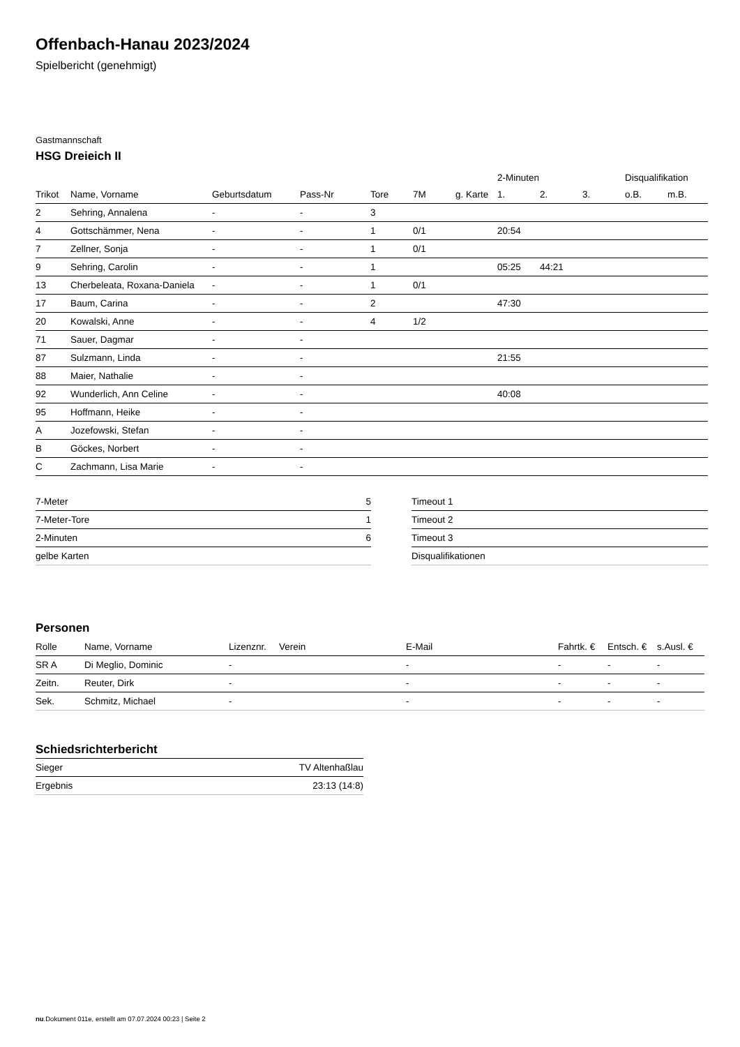Offenbach-Hanau 2023/2024
Spielbericht (genehmigt)
Gastmannschaft
HSG Dreieich II
| | | | | | | | 2-Minuten | | | Disqualifikation | |
| --- | --- | --- | --- | --- | --- | --- | --- | --- | --- | --- | --- |
| Trikot | Name, Vorname | Geburtsdatum | Pass-Nr | Tore | 7M | g. Karte | 1. | 2. | 3. | o.B. | m.B. |
| 2 | Sehring, Annalena | - | - | 3 | | | | | | | |
| 4 | Gottschämmer, Nena | - | - | 1 | 0/1 | | 20:54 | | | | |
| 7 | Zellner, Sonja | - | - | 1 | 0/1 | | | | | | |
| 9 | Sehring, Carolin | - | - | 1 | | | 05:25 | 44:21 | | | |
| 13 | Cherbeleata, Roxana-Daniela | - | - | 1 | 0/1 | | | | | | |
| 17 | Baum, Carina | - | - | 2 | | | 47:30 | | | | |
| 20 | Kowalski, Anne | - | - | 4 | 1/2 | | | | | | |
| 71 | Sauer, Dagmar | - | - | | | | | | | | |
| 87 | Sulzmann, Linda | - | - | | | | 21:55 | | | | |
| 88 | Maier, Nathalie | - | - | | | | | | | | |
| 92 | Wunderlich, Ann Celine | - | - | | | | 40:08 | | | | |
| 95 | Hoffmann, Heike | - | - | | | | | | | | |
| A | Jozefowski, Stefan | - | - | | | | | | | | |
| B | Göckes, Norbert | - | - | | | | | | | | |
| C | Zachmann, Lisa Marie | - | - | | | | | | | | |
| 7-Meter | 5 |
| 7-Meter-Tore | 1 |
| 2-Minuten | 6 |
| gelbe Karten | |
| Timeout 1 |
| Timeout 2 |
| Timeout 3 |
| Disqualifikationen |
Personen
| Rolle | Name, Vorname | Lizenznr. | Verein | E-Mail | Fahrtk. € | Entsch. € | s.Ausl. € |
| --- | --- | --- | --- | --- | --- | --- | --- |
| SR A | Di Meglio, Dominic | - | | - | - | - | - |
| Zeitn. | Reuter, Dirk | - | | - | - | - | - |
| Sek. | Schmitz, Michael | - | | - | - | - | - |
Schiedsrichterbericht
| Sieger | TV Altenhaßlau |
| Ergebnis | 23:13 (14:8) |
nu.Dokument 011e, erstellt am 07.07.2024 00:23 | Seite 2